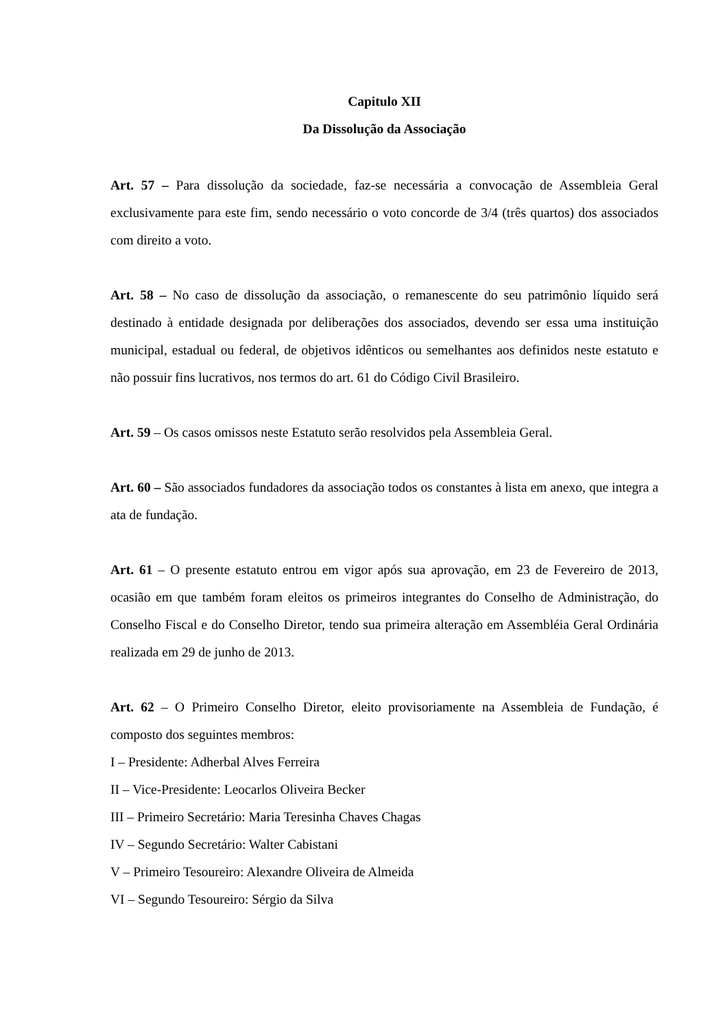Capitulo XII
Da Dissolução da Associação
Art. 57 – Para dissolução da sociedade, faz-se necessária a convocação de Assembleia Geral exclusivamente para este fim, sendo necessário o voto concorde de 3/4 (três quartos) dos associados com direito a voto.
Art. 58 – No caso de dissolução da associação, o remanescente do seu patrimônio líquido será destinado à entidade designada por deliberações dos associados, devendo ser essa uma instituição municipal, estadual ou federal, de objetivos idênticos ou semelhantes aos definidos neste estatuto e não possuir fins lucrativos, nos termos do art. 61 do Código Civil Brasileiro.
Art. 59 – Os casos omissos neste Estatuto serão resolvidos pela Assembleia Geral.
Art. 60 – São associados fundadores da associação todos os constantes à lista em anexo, que integra a ata de fundação.
Art. 61 – O presente estatuto entrou em vigor após sua aprovação, em 23 de Fevereiro de 2013, ocasião em que também foram eleitos os primeiros integrantes do Conselho de Administração, do Conselho Fiscal e do Conselho Diretor, tendo sua primeira alteração em Assembléia Geral Ordinária realizada em 29 de junho de 2013.
Art. 62 – O Primeiro Conselho Diretor, eleito provisoriamente na Assembleia de Fundação, é composto dos seguintes membros:
I – Presidente: Adherbal Alves Ferreira
II – Vice-Presidente: Leocarlos Oliveira Becker
III – Primeiro Secretário: Maria Teresinha Chaves Chagas
IV – Segundo Secretário: Walter Cabistani
V – Primeiro Tesoureiro: Alexandre Oliveira de Almeida
VI – Segundo Tesoureiro: Sérgio da Silva